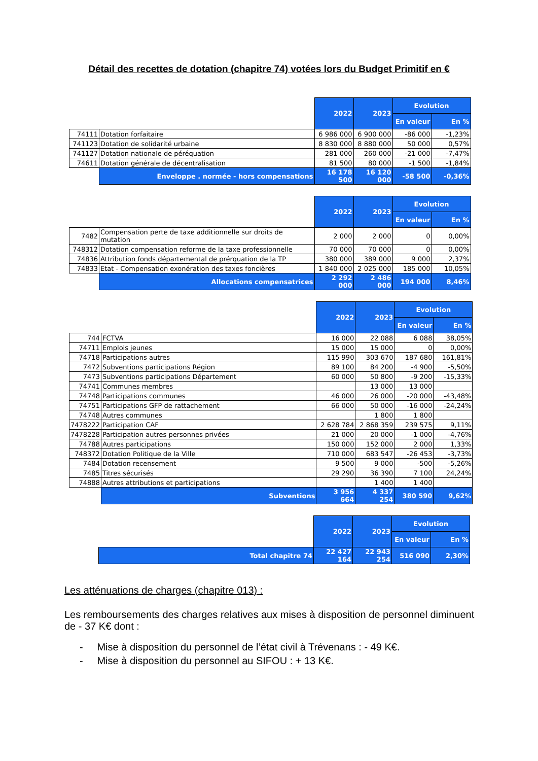Détail des recettes de dotation (chapitre 74) votées lors du Budget Primitif en €
| | | 2022 | 2023 | Evolution | |
| | | | | En valeur | En % |
| 74111 | Dotation forfaitaire | 6 986 000 | 6 900 000 | -86 000 | -1,23% |
| 741123 | Dotation de solidarité urbaine | 8 830 000 | 8 880 000 | 50 000 | 0,57% |
| 741127 | Dotation nationale de péréquation | 281 000 | 260 000 | -21 000 | -7,47% |
| 74611 | Dotation générale de décentralisation | 81 500 | 80 000 | -1 500 | -1,84% |
| | Enveloppe . normée - hors compensations | 16 178 500 | 16 120 000 | -58 500 | -0,36% |
| | | 2022 | 2023 | Evolution | |
| | | | | En valeur | En % |
| 7482 | Compensation perte de taxe additionnelle sur droits de mutation | 2 000 | 2 000 | 0 | 0,00% |
| 748312 | Dotation compensation reforme de la taxe professionnelle | 70 000 | 70 000 | 0 | 0,00% |
| 74836 | Attribution fonds départemental de prérquation de la TP | 380 000 | 389 000 | 9 000 | 2,37% |
| 74833 | Etat - Compensation exonération des taxes foncières | 1 840 000 | 2 025 000 | 185 000 | 10,05% |
| | Allocations compensatrices | 2 292 000 | 2 486 000 | 194 000 | 8,46% |
| | | 2022 | 2023 | Evolution | |
| | | | | En valeur | En % |
| 744 | FCTVA | 16 000 | 22 088 | 6 088 | 38,05% |
| 74711 | Emplois jeunes | 15 000 | 15 000 | 0 | 0,00% |
| 74718 | Participations autres | 115 990 | 303 670 | 187 680 | 161,81% |
| 7472 | Subventions participations Région | 89 100 | 84 200 | -4 900 | -5,50% |
| 7473 | Subventions participations Département | 60 000 | 50 800 | -9 200 | -15,33% |
| 74741 | Communes membres | | 13 000 | 13 000 | |
| 74748 | Participations communes | 46 000 | 26 000 | -20 000 | -43,48% |
| 74751 | Participations GFP de rattachement | 66 000 | 50 000 | -16 000 | -24,24% |
| 74748 | Autres communes | | 1 800 | 1 800 | |
| 7478222 | Participation CAF | 2 628 784 | 2 868 359 | 239 575 | 9,11% |
| 7478228 | Participation autres personnes privées | 21 000 | 20 000 | -1 000 | -4,76% |
| 74788 | Autres participations | 150 000 | 152 000 | 2 000 | 1,33% |
| 748372 | Dotation Politique de la Ville | 710 000 | 683 547 | -26 453 | -3,73% |
| 7484 | Dotation recensement | 9 500 | 9 000 | -500 | -5,26% |
| 7485 | Titres sécurisés | 29 290 | 36 390 | 7 100 | 24,24% |
| 74888 | Autres attributions et participations | | 1 400 | 1 400 | |
| | Subventions | 3 956 664 | 4 337 254 | 380 590 | 9,62% |
| | | 2022 | 2023 | Evolution | |
| | | | | En valeur | En % |
| | Total chapitre 74 | 22 427 164 | 22 943 254 | 516 090 | 2,30% |
Les atténuations de charges (chapitre 013) :
Les remboursements des charges relatives aux mises à disposition de personnel diminuent de - 37 K€ dont :
- Mise à disposition du personnel de l’état civil à Trévenans : - 49 K€.
- Mise à disposition du personnel au SIFOU : + 13 K€.